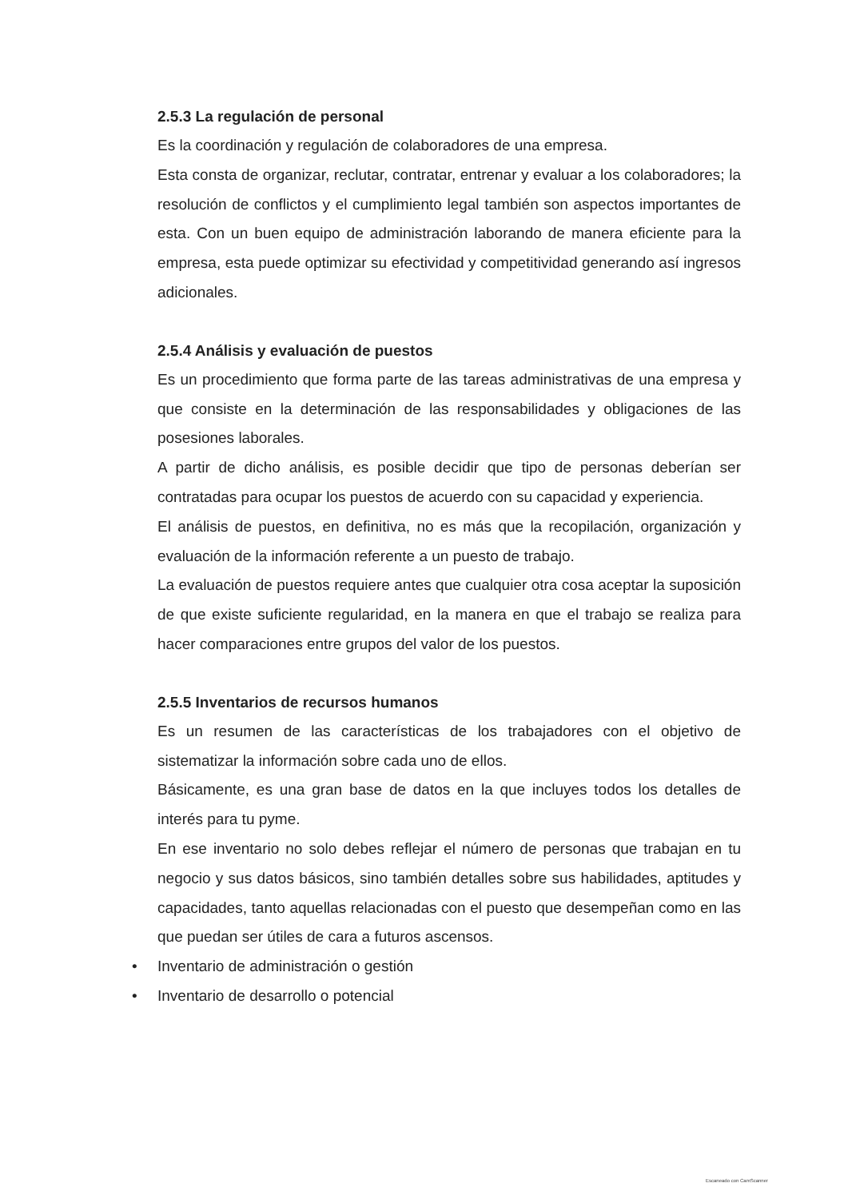2.5.3 La regulación de personal
Es la coordinación y regulación de colaboradores de una empresa.
Esta consta de organizar, reclutar, contratar, entrenar y evaluar a los colaboradores; la resolución de conflictos y el cumplimiento legal también son aspectos importantes de esta. Con un buen equipo de administración laborando de manera eficiente para la empresa, esta puede optimizar su efectividad y competitividad generando así ingresos adicionales.
2.5.4 Análisis y evaluación de puestos
Es un procedimiento que forma parte de las tareas administrativas de una empresa y que consiste en la determinación de las responsabilidades y obligaciones de las posesiones laborales.
A partir de dicho análisis, es posible decidir que tipo de personas deberían ser contratadas para ocupar los puestos de acuerdo con su capacidad y experiencia.
El análisis de puestos, en definitiva, no es más que la recopilación, organización y evaluación de la información referente a un puesto de trabajo.
La evaluación de puestos requiere antes que cualquier otra cosa aceptar la suposición de que existe suficiente regularidad, en la manera en que el trabajo se realiza para hacer comparaciones entre grupos del valor de los puestos.
2.5.5 Inventarios de recursos humanos
Es un resumen de las características de los trabajadores con el objetivo de sistematizar la información sobre cada uno de ellos.
Básicamente, es una gran base de datos en la que incluyes todos los detalles de interés para tu pyme.
En ese inventario no solo debes reflejar el número de personas que trabajan en tu negocio y sus datos básicos, sino también detalles sobre sus habilidades, aptitudes y capacidades, tanto aquellas relacionadas con el puesto que desempeñan como en las que puedan ser útiles de cara a futuros ascensos.
• Inventario de administración o gestión
• Inventario de desarrollo o potencial
Escaneado con CamScanner